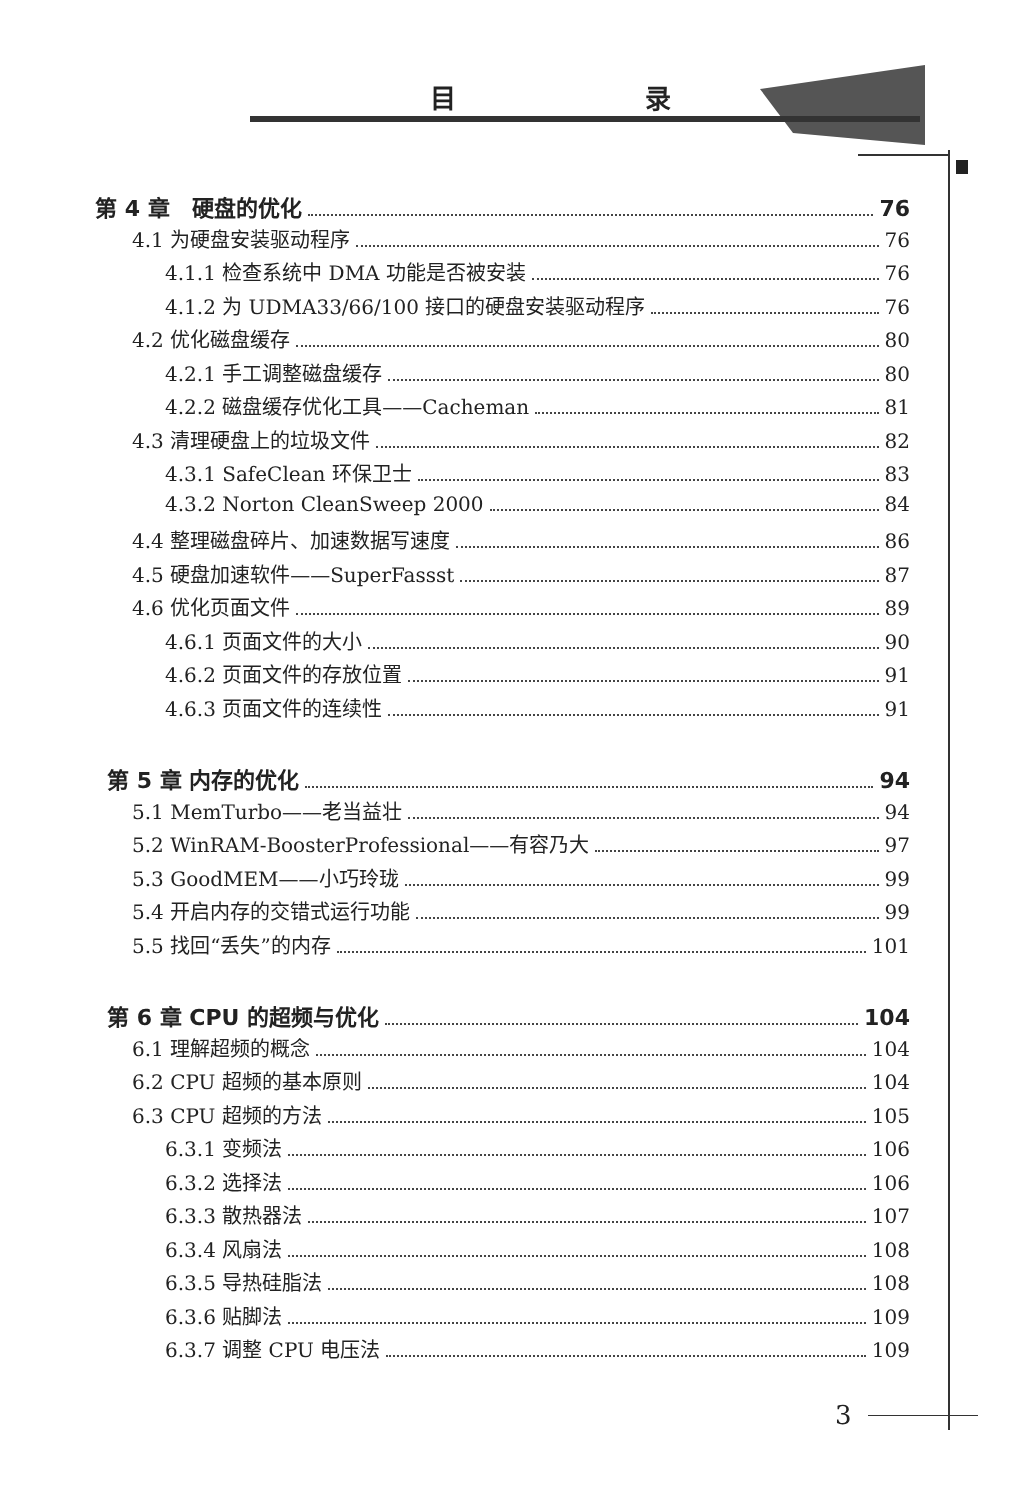目 录
第 4 章　硬盘的优化 76
4.1 为硬盘安装驱动程序 76
4.1.1 检查系统中 DMA 功能是否被安装 76
4.1.2 为 UDMA33/66/100 接口的硬盘安装驱动程序 76
4.2 优化磁盘缓存 80
4.2.1 手工调整磁盘缓存 80
4.2.2 磁盘缓存优化工具——Cacheman 81
4.3 清理硬盘上的垃圾文件 82
4.3.1 SafeClean 环保卫士 83
4.3.2 Norton CleanSweep 2000 84
4.4 整理磁盘碎片、加速数据写速度 86
4.5 硬盘加速软件——SuperFassst 87
4.6 优化页面文件 89
4.6.1 页面文件的大小 90
4.6.2 页面文件的存放位置 91
4.6.3 页面文件的连续性 91
第 5 章 内存的优化 94
5.1 MemTurbo——老当益壮 94
5.2 WinRAM-BoosterProfessional——有容乃大 97
5.3 GoodMEM——小巧玲珑 99
5.4 开启内存的交错式运行功能 99
5.5 找回“丢失”的内存 101
第 6 章 CPU 的超频与优化 104
6.1 理解超频的概念 104
6.2 CPU 超频的基本原则 104
6.3 CPU 超频的方法 105
6.3.1 变频法 106
6.3.2 选择法 106
6.3.3 散热器法 107
6.3.4 风扇法 108
6.3.5 导热硅脂法 108
6.3.6 贴脚法 109
6.3.7 调整 CPU 电压法 109
3